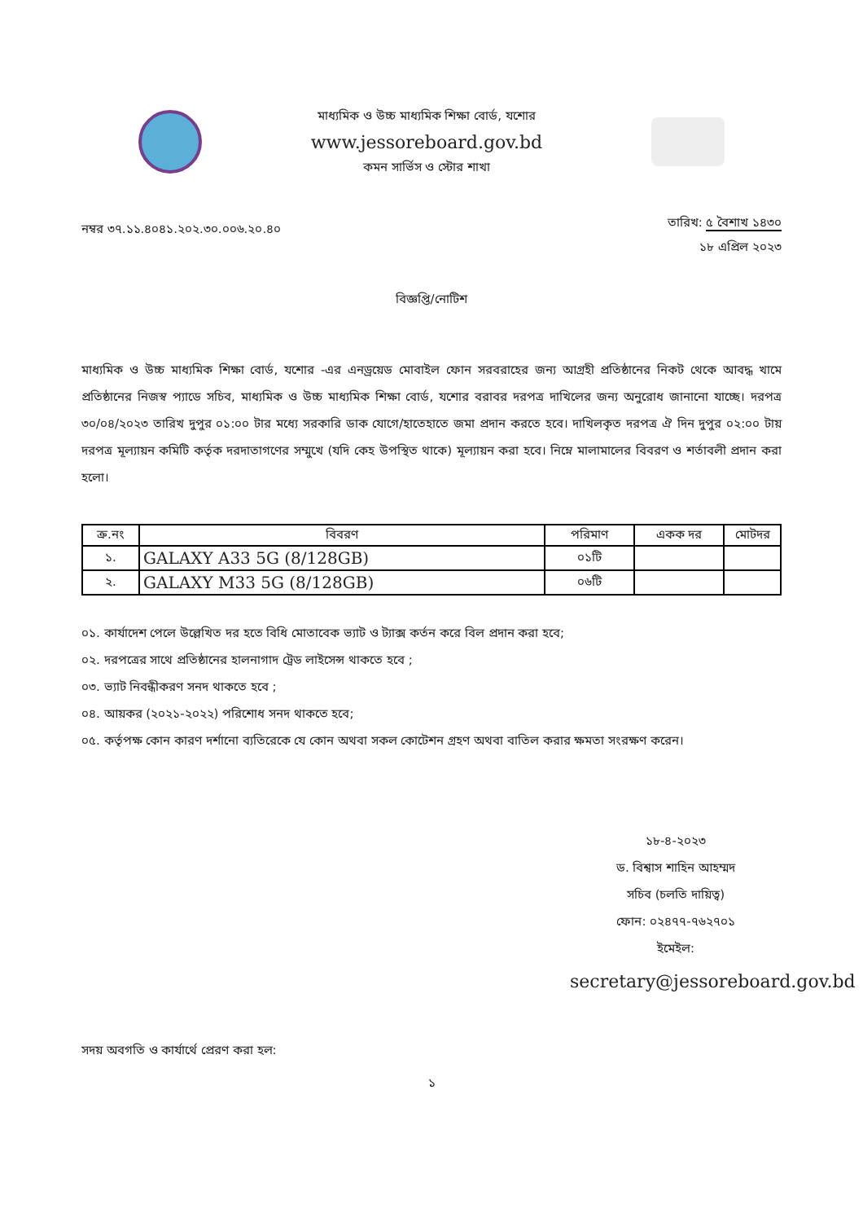মাধ্যমিক ও উচ্চ মাধ্যমিক শিক্ষা বোর্ড, যশোর
www.jessoreboard.gov.bd
কমন সার্ভিস ও স্টোর শাখা
নম্বর ৩৭.১১.৪০৪১.২০২.৩০.০০৬.২০.৪০
তারিখ: ৫ বৈশাখ ১৪৩০
১৮ এপ্রিল ২০২৩
বিজ্ঞপ্তি/নোটিশ
মাধ্যমিক ও উচ্চ মাধ্যমিক শিক্ষা বোর্ড, যশোর -এর এনড্রয়েড মোবাইল ফোন সরবরাহের জন্য আগ্রহী প্রতিষ্ঠানের নিকট থেকে আবদ্ধ খামে প্রতিষ্ঠানের নিজস্ব প্যাডে সচিব, মাধ্যমিক ও উচ্চ মাধ্যমিক শিক্ষা বোর্ড, যশোর বরাবর দরপত্র দাখিলের জন্য অনুরোধ জানানো যাচ্ছে। দরপত্র ৩০/০৪/২০২৩ তারিখ দুপুর ০১:০০ টার মধ্যে সরকারি ডাক যোগে/হাতেহাতে জমা প্রদান করতে হবে। দাখিলকৃত দরপত্র ঐ দিন দুপুর ০২:০০ টায় দরপত্র মূল্যায়ন কমিটি কর্তৃক দরদাতাগণের সম্মুখে (যদি কেহ উপস্থিত থাকে) মূল্যায়ন করা হবে। নিম্নে মালামালের বিবরণ ও শর্তাবলী প্রদান করা হলো।
| ক্র.নং | বিবরণ | পরিমাণ | একক দর | মোটদর |
| --- | --- | --- | --- | --- |
| ১. | GALAXY A33 5G (8/128GB) | ০১টি | | |
| ২. | GALAXY M33 5G (8/128GB) | ০৬টি | | |
০১. কার্যাদেশ পেলে উল্লেখিত দর হতে বিধি মোতাবেক ভ্যাট ও ট্যাক্স কর্তন করে বিল প্রদান করা হবে;
০২. দরপত্রের সাথে প্রতিষ্ঠানের হালনাগাদ ট্রেড লাইসেন্স থাকতে হবে ;
০৩. ভ্যাট নিবন্ধীকরণ সনদ থাকতে হবে ;
০৪. আয়কর (২০২১-২০২২) পরিশোধ সনদ থাকতে হবে;
০৫. কর্তৃপক্ষ কোন কারণ দর্শানো ব্যতিরেকে যে কোন অথবা সকল কোটেশন গ্রহণ অথবা বাতিল করার ক্ষমতা সংরক্ষণ করেন।
১৮-৪-২০২৩
ড. বিশ্বাস শাহিন আহম্মদ
সচিব (চলতি দায়িত্ব)
ফোন: ০২৪৭৭-৭৬২৭০১
ইমেইল:
secretary@jessoreboard.gov.bd
সদয় অবগতি ও কার্যার্থে প্রেরণ করা হল:
১